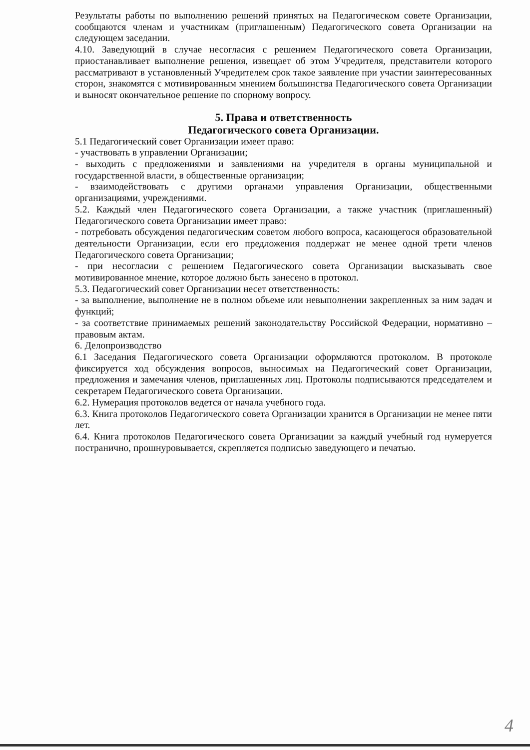Результаты работы по выполнению решений принятых на Педагогическом совете Организации, сообщаются членам и участникам (приглашенным) Педагогического совета Организации на следующем заседании.
4.10. Заведующий в случае несогласия с решением Педагогического совета Организации, приостанавливает выполнение решения, извещает об этом Учредителя, представители которого рассматривают в установленный Учредителем срок такое заявление при участии заинтересованных сторон, знакомятся с мотивированным мнением большинства Педагогического совета Организации и выносят окончательное решение по спорному вопросу.
5. Права и ответственность
Педагогического совета Организации.
5.1 Педагогический совет Организации имеет право:
- участвовать в управлении Организации;
- выходить с предложениями и заявлениями на учредителя в органы муниципальной и государственной власти, в общественные организации;
- взаимодействовать с другими органами управления Организации, общественными организациями, учреждениями.
5.2. Каждый член Педагогического совета Организации, а также участник (приглашенный) Педагогического совета Организации имеет право:
- потребовать обсуждения педагогическим советом любого вопроса, касающегося образовательной деятельности Организации, если его предложения поддержат не менее одной трети членов Педагогического совета Организации;
- при несогласии с решением Педагогического совета Организации высказывать свое мотивированное мнение, которое должно быть занесено в протокол.
5.3. Педагогический совет Организации несет ответственность:
- за выполнение, выполнение не в полном объеме или невыполнении закрепленных за ним задач и функций;
- за соответствие принимаемых решений законодательству Российской Федерации, нормативно – правовым актам.
6. Делопроизводство
6.1 Заседания Педагогического совета Организации оформляются протоколом. В протоколе фиксируется ход обсуждения вопросов, выносимых на Педагогический совет Организации, предложения и замечания членов, приглашенных лиц. Протоколы подписываются председателем и секретарем Педагогического совета Организации.
6.2. Нумерация протоколов ведется от начала учебного года.
6.3. Книга протоколов Педагогического совета Организации хранится в Организации не менее пяти лет.
6.4. Книга протоколов Педагогического совета Организации за каждый учебный год нумеруется постранично, прошнуровывается, скрепляется подписью заведующего и печатью.
4